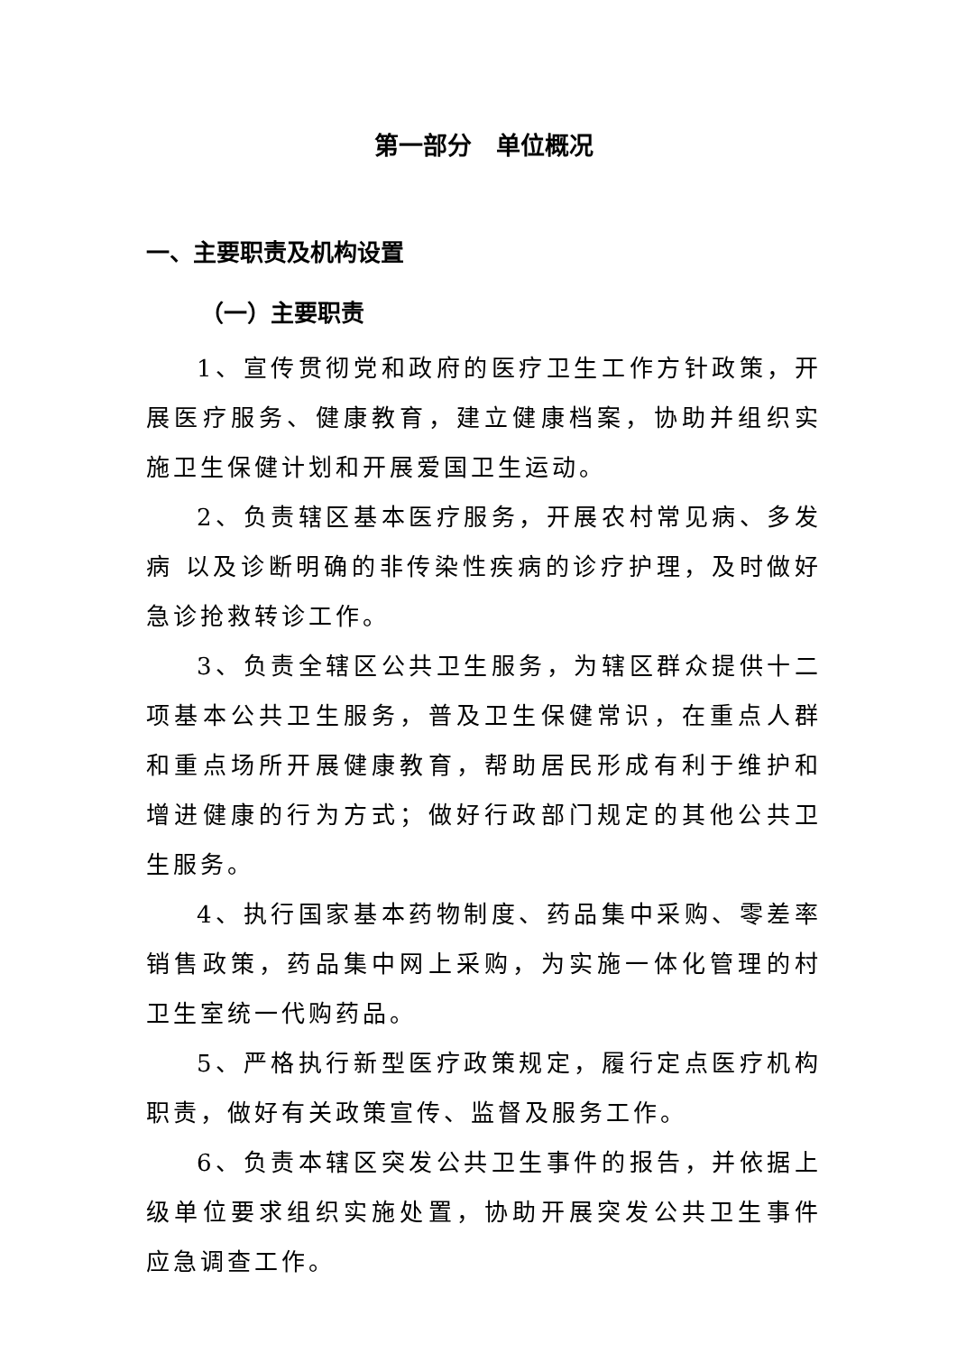第一部分　单位概况
一、主要职责及机构设置
（一）主要职责
1、宣传贯彻党和政府的医疗卫生工作方针政策，开展医疗服务、健康教育，建立健康档案，协助并组织实施卫生保健计划和开展爱国卫生运动。
2、负责辖区基本医疗服务，开展农村常见病、多发病 以及诊断明确的非传染性疾病的诊疗护理，及时做好急诊抢救转诊工作。
3、负责全辖区公共卫生服务，为辖区群众提供十二项基本公共卫生服务，普及卫生保健常识，在重点人群和重点场所开展健康教育，帮助居民形成有利于维护和增进健康的行为方式；做好行政部门规定的其他公共卫生服务。
4、执行国家基本药物制度、药品集中采购、零差率销售政策，药品集中网上采购，为实施一体化管理的村卫生室统一代购药品。
5、严格执行新型医疗政策规定，履行定点医疗机构职责，做好有关政策宣传、监督及服务工作。
6、负责本辖区突发公共卫生事件的报告，并依据上级单位要求组织实施处置，协助开展突发公共卫生事件应急调查工作。